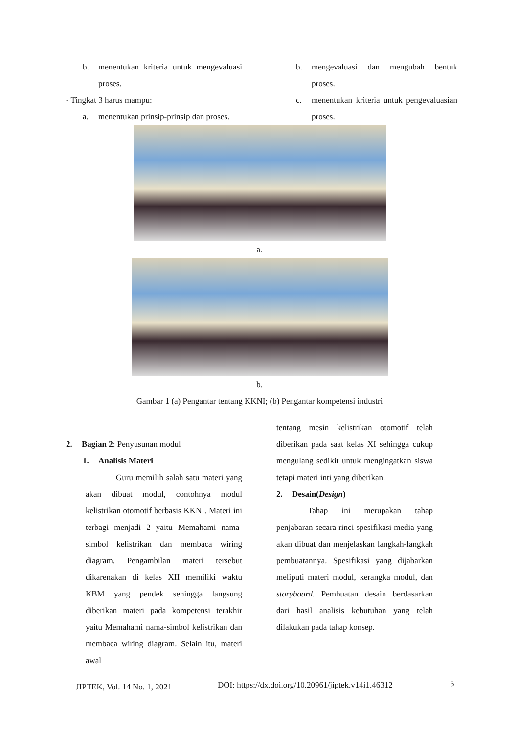b. menentukan kriteria untuk mengevaluasi proses.
- Tingkat 3 harus mampu:
a. menentukan prinsip-prinsip dan proses.
b. mengevaluasi dan mengubah bentuk proses.
c. menentukan kriteria untuk pengevaluasian proses.
a.
b.
Gambar 1 (a) Pengantar tentang KKNI; (b) Pengantar kompetensi industri
2. Bagian 2: Penyusunan modul
1. Analisis Materi
Guru memilih salah satu materi yang akan dibuat modul, contohnya modul kelistrikan otomotif berbasis KKNI. Materi ini terbagi menjadi 2 yaitu Memahami nama-simbol kelistrikan dan membaca wiring diagram. Pengambilan materi tersebut dikarenakan di kelas XII memiliki waktu KBM yang pendek sehingga langsung diberikan materi pada kompetensi terakhir yaitu Memahami nama-simbol kelistrikan dan membaca wiring diagram. Selain itu, materi awal
tentang mesin kelistrikan otomotif telah diberikan pada saat kelas XI sehingga cukup mengulang sedikit untuk mengingatkan siswa tetapi materi inti yang diberikan.
2. Desain(Design)
Tahap ini merupakan tahap penjabaran secara rinci spesifikasi media yang akan dibuat dan menjelaskan langkah-langkah pembuatannya. Spesifikasi yang dijabarkan meliputi materi modul, kerangka modul, dan storyboard. Pembuatan desain berdasarkan dari hasil analisis kebutuhan yang telah dilakukan pada tahap konsep.
JIPTEK, Vol. 14 No. 1, 2021 DOI: https://dx.doi.org/10.20961/jiptek.v14i1.46312 5